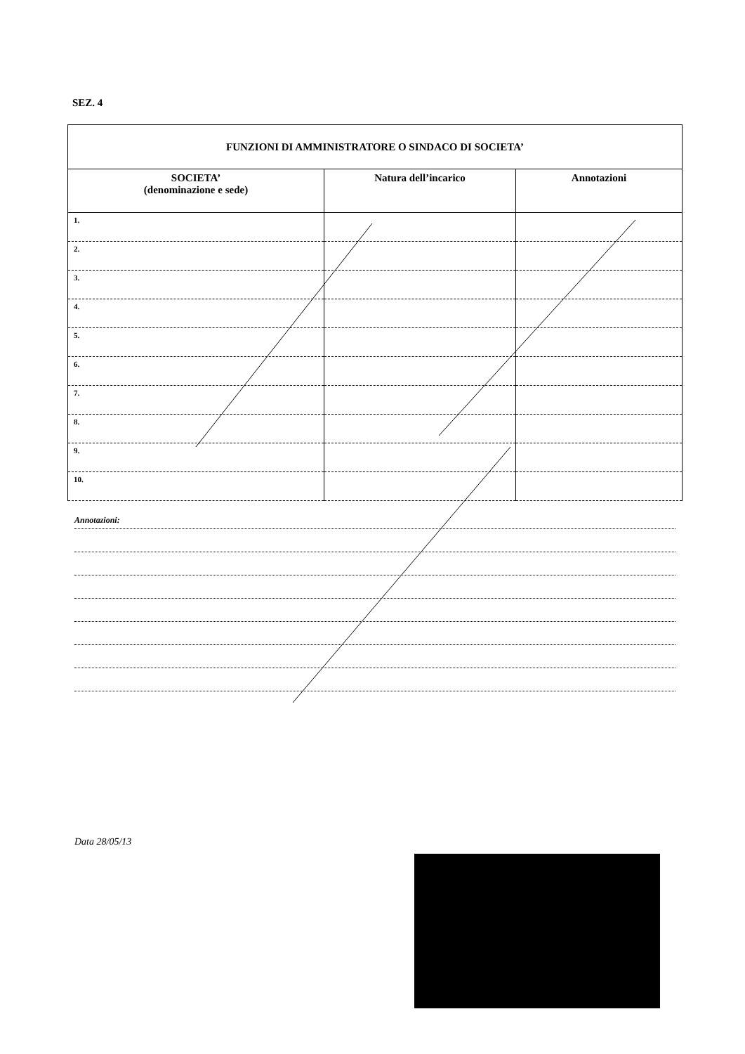SEZ. 4
| FUNZIONI DI AMMINISTRATORE O SINDACO DI SOCIETA’ | | |
| --- | --- | --- |
| SOCIETA’ (denominazione e sede) | Natura dell’incarico | Annotazioni |
| 1. | | |
| 2. | | |
| 3. | | |
| 4. | | |
| 5. | | |
| 6. | | |
| 7. | | |
| 8. | | |
| 9. | | |
| 10. | | |
Annotazioni:
Data 28/05/13